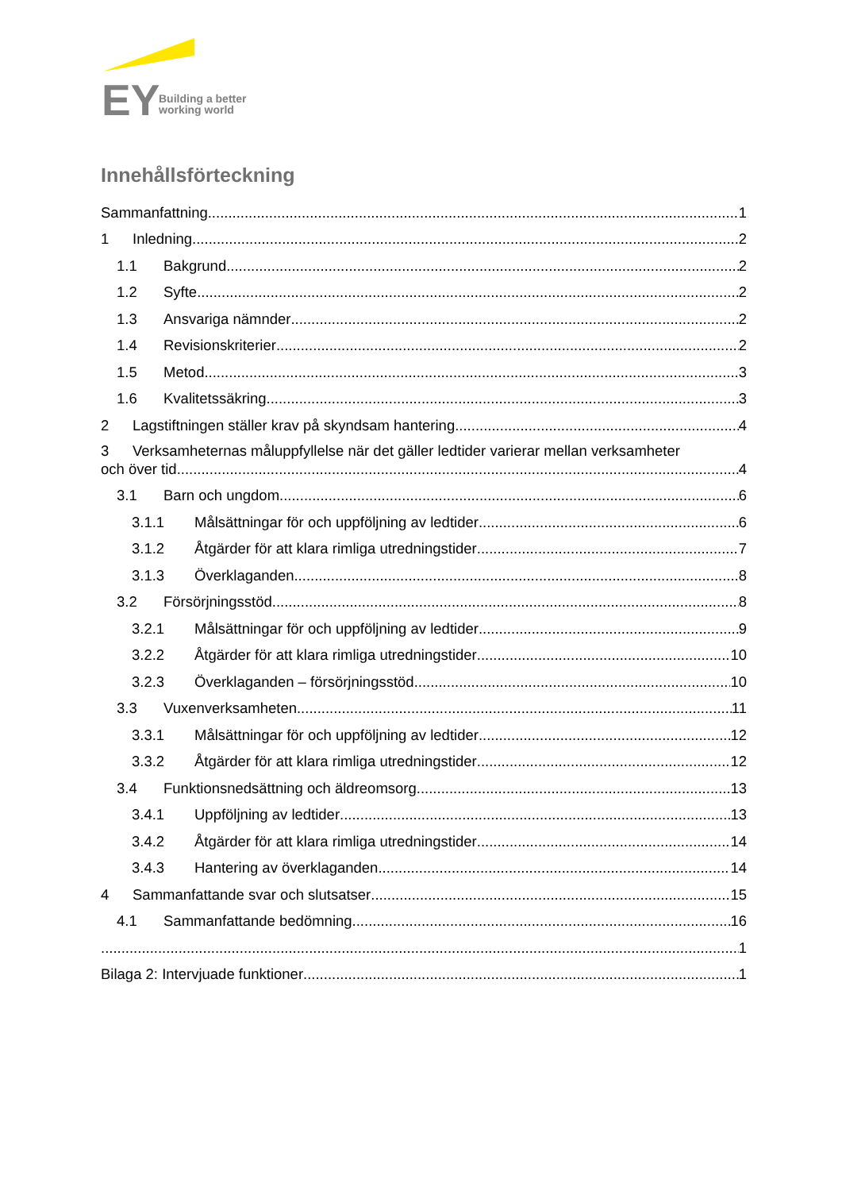EY
Building a better
working world
Innehållsförteckning
Sammanfattning 1
1 Inledning 2
1.1 Bakgrund 2
1.2 Syfte 2
1.3 Ansvariga nämnder 2
1.4 Revisionskriterier 2
1.5 Metod 3
1.6 Kvalitetssäkring 3
2 Lagstiftningen ställer krav på skyndsam hantering 4
3 Verksamheternas måluppfyllelse när det gäller ledtider varierar mellan verksamheter
och över tid 4
3.1 Barn och ungdom 6
3.1.1 Målsättningar för och uppföljning av ledtider 6
3.1.2 Åtgärder för att klara rimliga utredningstider 7
3.1.3 Överklaganden 8
3.2 Försörjningsstöd 8
3.2.1 Målsättningar för och uppföljning av ledtider 9
3.2.2 Åtgärder för att klara rimliga utredningstider 10
3.2.3 Överklaganden – försörjningsstöd 10
3.3 Vuxenverksamheten 11
3.3.1 Målsättningar för och uppföljning av ledtider 12
3.3.2 Åtgärder för att klara rimliga utredningstider 12
3.4 Funktionsnedsättning och äldreomsorg 13
3.4.1 Uppföljning av ledtider 13
3.4.2 Åtgärder för att klara rimliga utredningstider 14
3.4.3 Hantering av överklaganden 14
4 Sammanfattande svar och slutsatser 15
4.1 Sammanfattande bedömning 16
1
Bilaga 2: Intervjuade funktioner 1